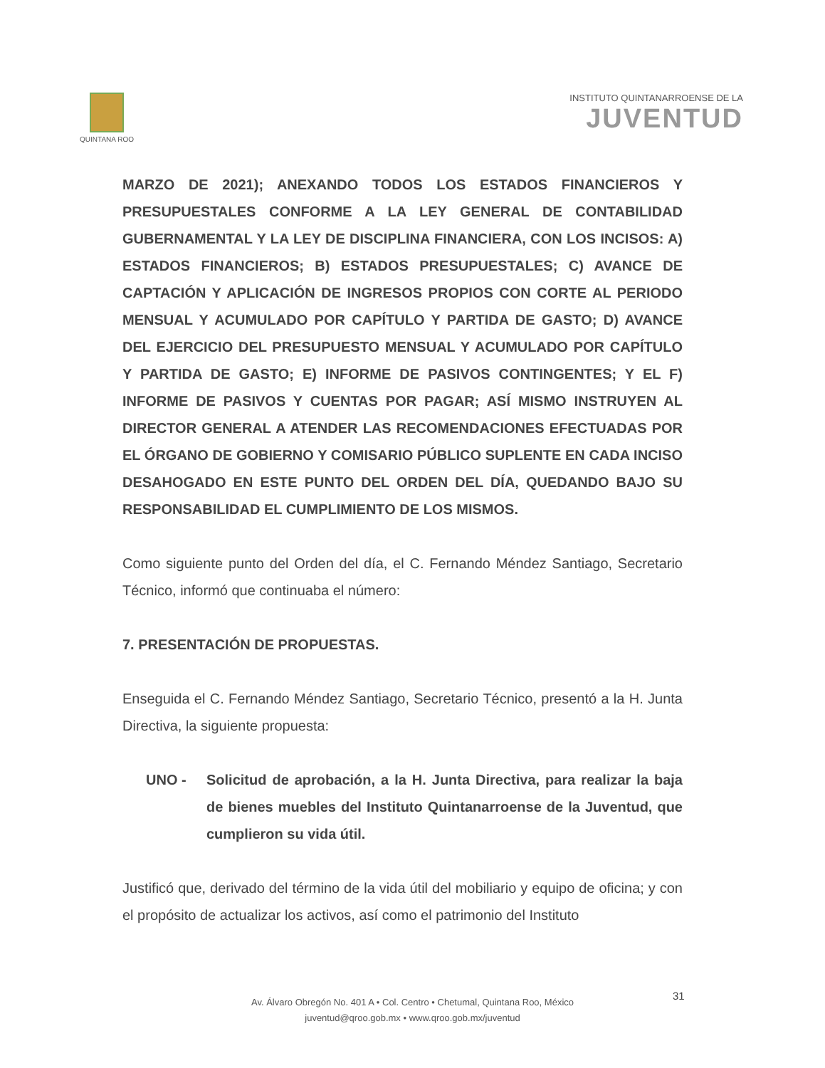QUINTANA ROO
INSTITUTO QUINTANARROENSE DE LA
JUVENTUD
MARZO DE 2021); ANEXANDO TODOS LOS ESTADOS FINANCIEROS Y PRESUPUESTALES CONFORME A LA LEY GENERAL DE CONTABILIDAD GUBERNAMENTAL Y LA LEY DE DISCIPLINA FINANCIERA, CON LOS INCISOS: A) ESTADOS FINANCIEROS; B) ESTADOS PRESUPUESTALES; C) AVANCE DE CAPTACIÓN Y APLICACIÓN DE INGRESOS PROPIOS CON CORTE AL PERIODO MENSUAL Y ACUMULADO POR CAPÍTULO Y PARTIDA DE GASTO; D) AVANCE DEL EJERCICIO DEL PRESUPUESTO MENSUAL Y ACUMULADO POR CAPÍTULO Y PARTIDA DE GASTO; E) INFORME DE PASIVOS CONTINGENTES; Y EL F) INFORME DE PASIVOS Y CUENTAS POR PAGAR; ASÍ MISMO INSTRUYEN AL DIRECTOR GENERAL A ATENDER LAS RECOMENDACIONES EFECTUADAS POR EL ÓRGANO DE GOBIERNO Y COMISARIO PÚBLICO SUPLENTE EN CADA INCISO DESAHOGADO EN ESTE PUNTO DEL ORDEN DEL DÍA, QUEDANDO BAJO SU RESPONSABILIDAD EL CUMPLIMIENTO DE LOS MISMOS.
Como siguiente punto del Orden del día, el C. Fernando Méndez Santiago, Secretario Técnico, informó que continuaba el número:
7. PRESENTACIÓN DE PROPUESTAS.
Enseguida el C. Fernando Méndez Santiago, Secretario Técnico, presentó a la H. Junta Directiva, la siguiente propuesta:
UNO - Solicitud de aprobación, a la H. Junta Directiva, para realizar la baja de bienes muebles del Instituto Quintanarroense de la Juventud, que cumplieron su vida útil.
Justificó que, derivado del término de la vida útil del mobiliario y equipo de oficina; y con el propósito de actualizar los activos, así como el patrimonio del Instituto
31
Av. Álvaro Obregón No. 401 A • Col. Centro • Chetumal, Quintana Roo, México
juventud@qroo.gob.mx • www.qroo.gob.mx/juventud